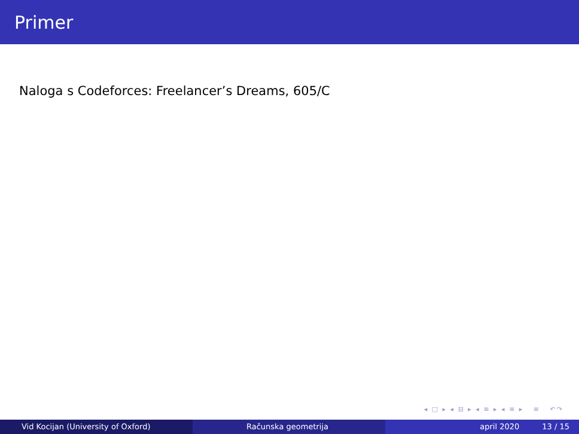Primer
Naloga s Codeforces: Freelancer’s Dreams, 605/C
◂ □ ▸ ◂ ⊟ ▸ ◂ ≡ ▸ ◂ ≡ ▸ ≡ ↶↷
Vid Kocijan (University of Oxford) Računska geometrija april 2020 13 / 15